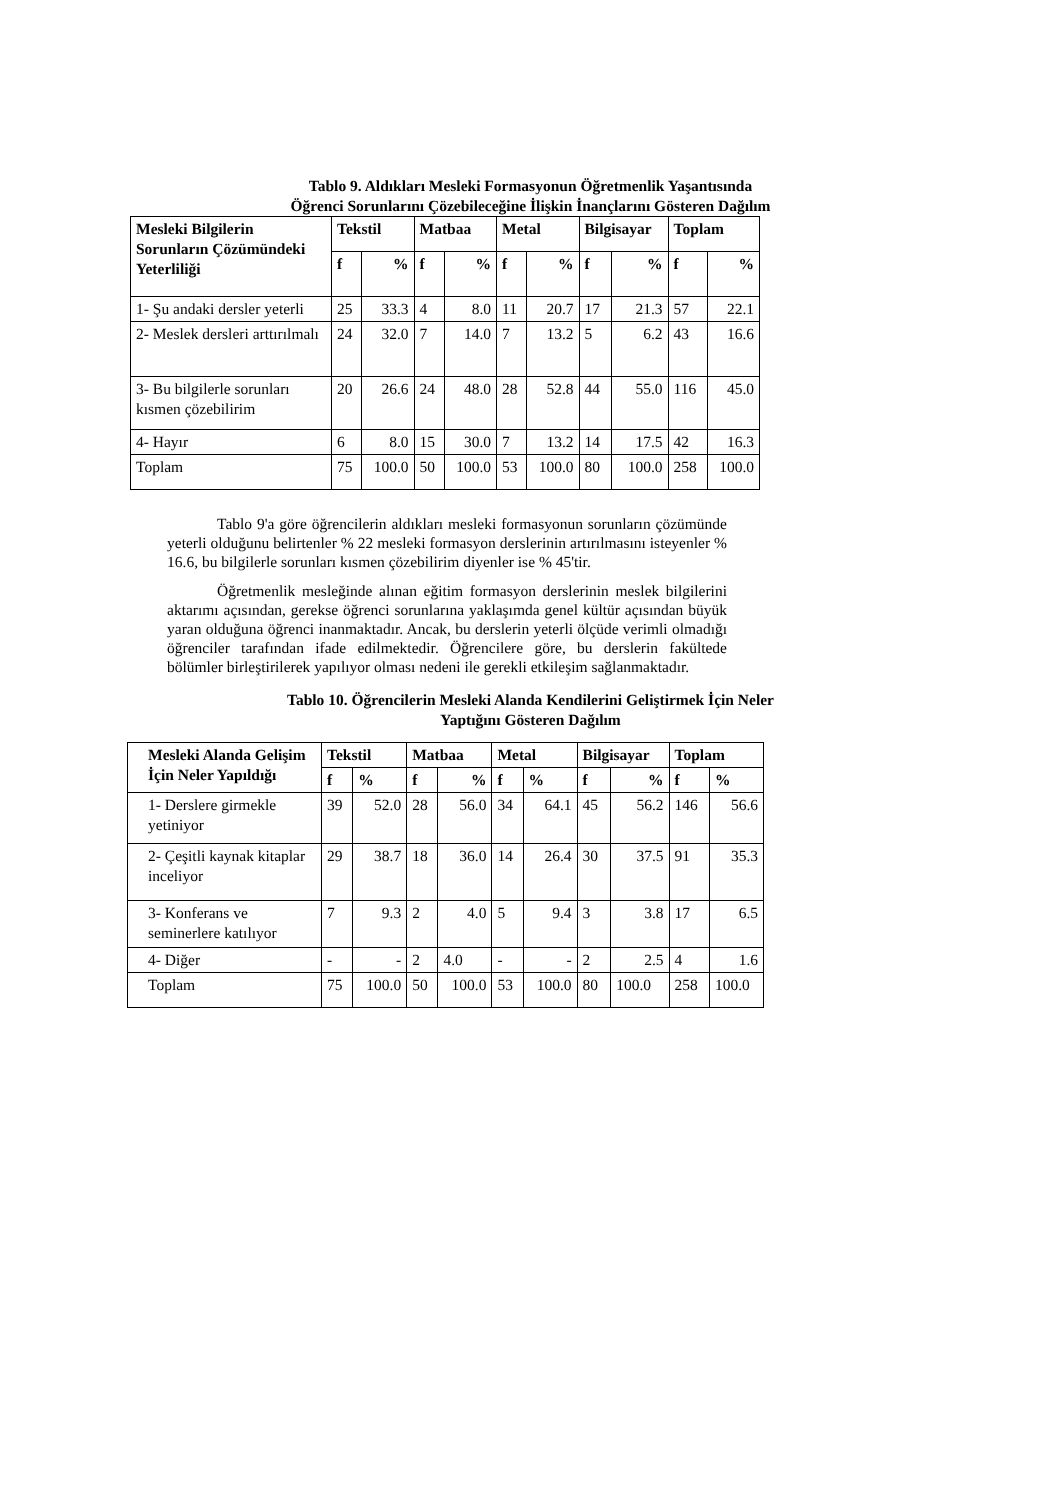Tablo 9. Aldıkları Mesleki Formasyonun Öğretmenlik Yaşantısında
Öğrenci Sorunlarını Çözebileceğine İlişkin İnançlarını Gösteren Dağılım
| Mesleki Bilgilerin Sorunların Çözümündeki Yeterliliği | Tekstil | | Matbaa | | Metal | | Bilgisayar | | Toplam | |
| --- | --- | --- | --- | --- | --- | --- | --- | --- | --- | --- |
| | f | % | f | % | f | % | f | % | f | % |
| 1- Şu andaki dersler yeterli | 25 | 33.3 | 4 | 8.0 | 11 | 20.7 | 17 | 21.3 | 57 | 22.1 |
| 2- Meslek dersleri arttırılmalı | 24 | 32.0 | 7 | 14.0 | 7 | 13.2 | 5 | 6.2 | 43 | 16.6 |
| 3- Bu bilgilerle sorunları kısmen çözebilirim | 20 | 26.6 | 24 | 48.0 | 28 | 52.8 | 44 | 55.0 | 116 | 45.0 |
| 4- Hayır | 6 | 8.0 | 15 | 30.0 | 7 | 13.2 | 14 | 17.5 | 42 | 16.3 |
| Toplam | 75 | 100.0 | 50 | 100.0 | 53 | 100.0 | 80 | 100.0 | 258 | 100.0 |
Tablo 9'a göre öğrencilerin aldıkları mesleki formasyonun sorunların çözümünde yeterli olduğunu belirtenler % 22 mesleki formasyon derslerinin artırılmasını isteyenler % 16.6, bu bilgilerle sorunları kısmen çözebilirim diyenler ise % 45'tir.
Öğretmenlik mesleğinde alınan eğitim formasyon derslerinin meslek bilgilerini aktarımı açısından, gerekse öğrenci sorunlarına yaklaşımda genel kültür açısından büyük yaran olduğuna öğrenci inanmaktadır. Ancak, bu derslerin yeterli ölçüde verimli olmadığı öğrenciler tarafından ifade edilmektedir. Öğrencilere göre, bu derslerin fakültede bölümler birleştirilerek yapılıyor olması nedeni ile gerekli etkileşim sağlanmaktadır.
Tablo 10. Öğrencilerin Mesleki Alanda Kendilerini Geliştirmek İçin Neler
Yaptığını Gösteren Dağılım
| Mesleki Alanda Gelişim İçin Neler Yapıldığı | Tekstil | | Matbaa | | Metal | | Bilgisayar | | Toplam | |
| --- | --- | --- | --- | --- | --- | --- | --- | --- | --- | --- |
| | f | % | f | % | f | % | f | % | f | % |
| 1- Derslere girmekle yetiniyor | 39 | 52.0 | 28 | 56.0 | 34 | 64.1 | 45 | 56.2 | 146 | 56.6 |
| 2- Çeşitli kaynak kitaplar inceliyor | 29 | 38.7 | 18 | 36.0 | 14 | 26.4 | 30 | 37.5 | 91 | 35.3 |
| 3- Konferans ve seminerlere katılıyor | 7 | 9.3 | 2 | 4.0 | 5 | 9.4 | 3 | 3.8 | 17 | 6.5 |
| 4- Diğer | - | - | 2 | 4.0 | - | - | 2 | 2.5 | 4 | 1.6 |
| Toplam | 75 | 100.0 | 50 | 100.0 | 53 | 100.0 | 80 | 100.0 | 258 | 100.0 |